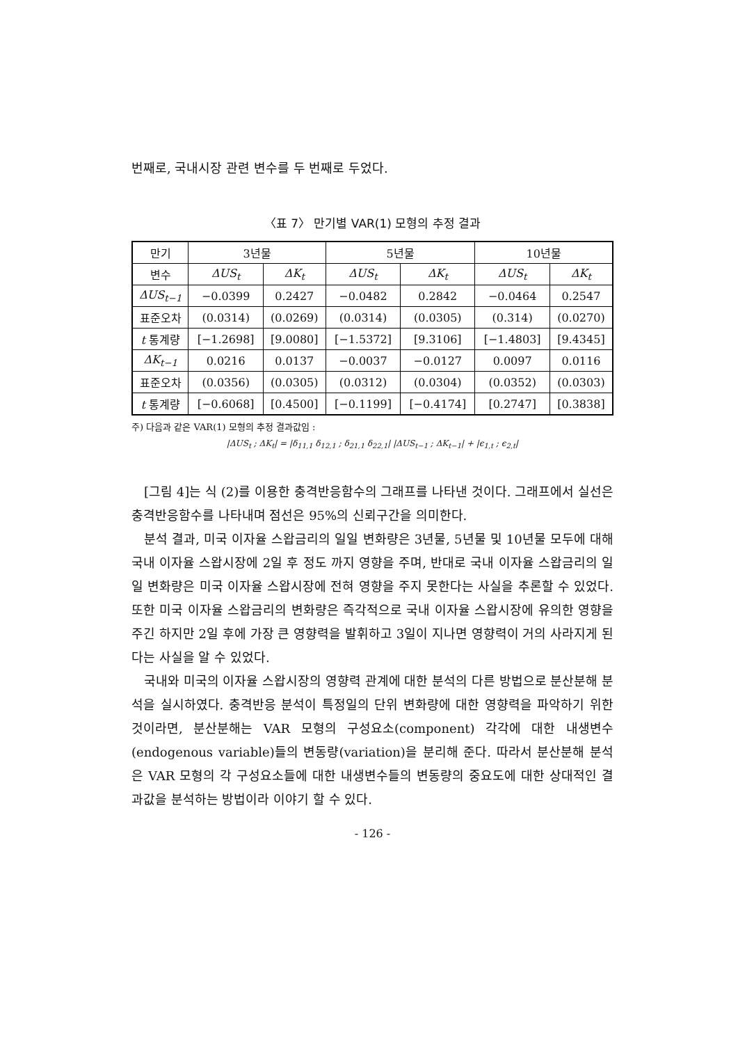번째로, 국내시장 관련 변수를 두 번째로 두었다.
〈표 7〉 만기별 VAR(1) 모형의 추정 결과
| 만기 | 3년물 | | 5년물 | | 10년물 | |
| --- | --- | --- | --- | --- | --- | --- |
| 변수 | ΔUS<sub>t</sub> | ΔK<sub>t</sub> | ΔUS<sub>t</sub> | ΔK<sub>t</sub> | ΔUS<sub>t</sub> | ΔK<sub>t</sub> |
| ΔUS<sub>t−1</sub> | −0.0399 | 0.2427 | −0.0482 | 0.2842 | −0.0464 | 0.2547 |
| 표준오차 | (0.0314) | (0.0269) | (0.0314) | (0.0305) | (0.314) | (0.0270) |
| t 통계량 | [−1.2698] | [9.0080] | [−1.5372] | [9.3106] | [−1.4803] | [9.4345] |
| ΔK<sub>t−1</sub> | 0.0216 | 0.0137 | −0.0037 | −0.0127 | 0.0097 | 0.0116 |
| 표준오차 | (0.0356) | (0.0305) | (0.0312) | (0.0304) | (0.0352) | (0.0303) |
| t 통계량 | [−0.6068] | [0.4500] | [−0.1199] | [−0.4174] | [0.2747] | [0.3838] |
주) 다음과 같은 VAR(1) 모형의 추정 결과값임 :
|ΔUS<sub>t</sub> ; ΔK<sub>t</sub>| = |δ<sub>11,1</sub> δ<sub>12,1</sub> ; δ<sub>21,1</sub> δ<sub>22,1</sub>| |ΔUS<sub>t−1</sub> ; ΔK<sub>t−1</sub>| + |ϵ<sub>1,t</sub> ; ϵ<sub>2,t</sub>|
[그림 4]는 식 (2)를 이용한 충격반응함수의 그래프를 나타낸 것이다. 그래프에서 실선은 충격반응함수를 나타내며 점선은 95%의 신뢰구간을 의미한다.
분석 결과, 미국 이자율 스왑금리의 일일 변화량은 3년물, 5년물 및 10년물 모두에 대해 국내 이자율 스왑시장에 2일 후 정도 까지 영향을 주며, 반대로 국내 이자율 스왑금리의 일일 변화량은 미국 이자율 스왑시장에 전혀 영향을 주지 못한다는 사실을 추론할 수 있었다. 또한 미국 이자율 스왑금리의 변화량은 즉각적으로 국내 이자율 스왑시장에 유의한 영향을 주긴 하지만 2일 후에 가장 큰 영향력을 발휘하고 3일이 지나면 영향력이 거의 사라지게 된다는 사실을 알 수 있었다.
국내와 미국의 이자율 스왑시장의 영향력 관계에 대한 분석의 다른 방법으로 분산분해 분석을 실시하였다. 충격반응 분석이 특정일의 단위 변화량에 대한 영향력을 파악하기 위한 것이라면, 분산분해는 VAR 모형의 구성요소(component) 각각에 대한 내생변수(endogenous variable)들의 변동량(variation)을 분리해 준다. 따라서 분산분해 분석은 VAR 모형의 각 구성요소들에 대한 내생변수들의 변동량의 중요도에 대한 상대적인 결과값을 분석하는 방법이라 이야기 할 수 있다.
- 126 -